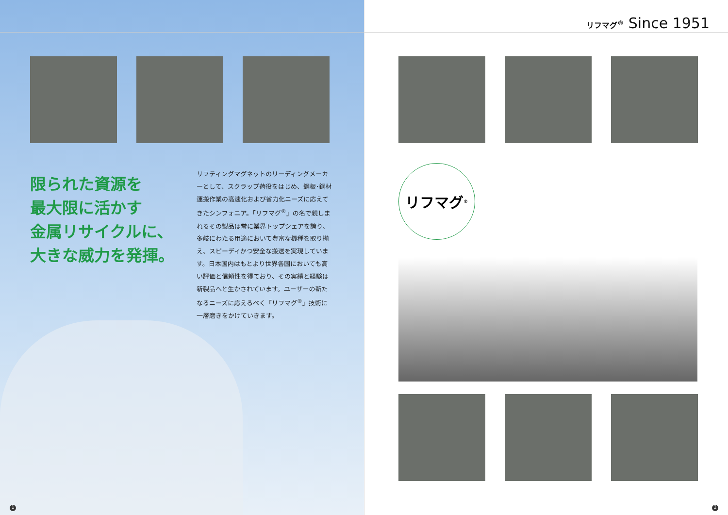限られた資源を
最大限に活かす
金属リサイクルに、
大きな威力を発揮。
リフティングマグネットのリーディングメーカーとして、スクラップ荷役をはじめ、鋼板･鋼材運搬作業の高速化および省力化ニーズに応えてきたシンフォニア。「リフマグ<sup>®</sup>」の名で親しまれるその製品は常に業界トップシェアを誇り、多岐にわたる用途において豊富な機種を取り揃え、スピーディかつ安全な搬送を実現しています。日本国内はもとより世界各国においても高い評価と信頼性を得ており、その実績と経験は新製品へと生かされています。ユーザーの新たなるニーズに応えるべく「リフマグ<sup>®</sup>」技術に一層磨きをかけていきます。
1
リフマグ<sup>®</sup> Since 1951
リフマグ<sup>®</sup>
2